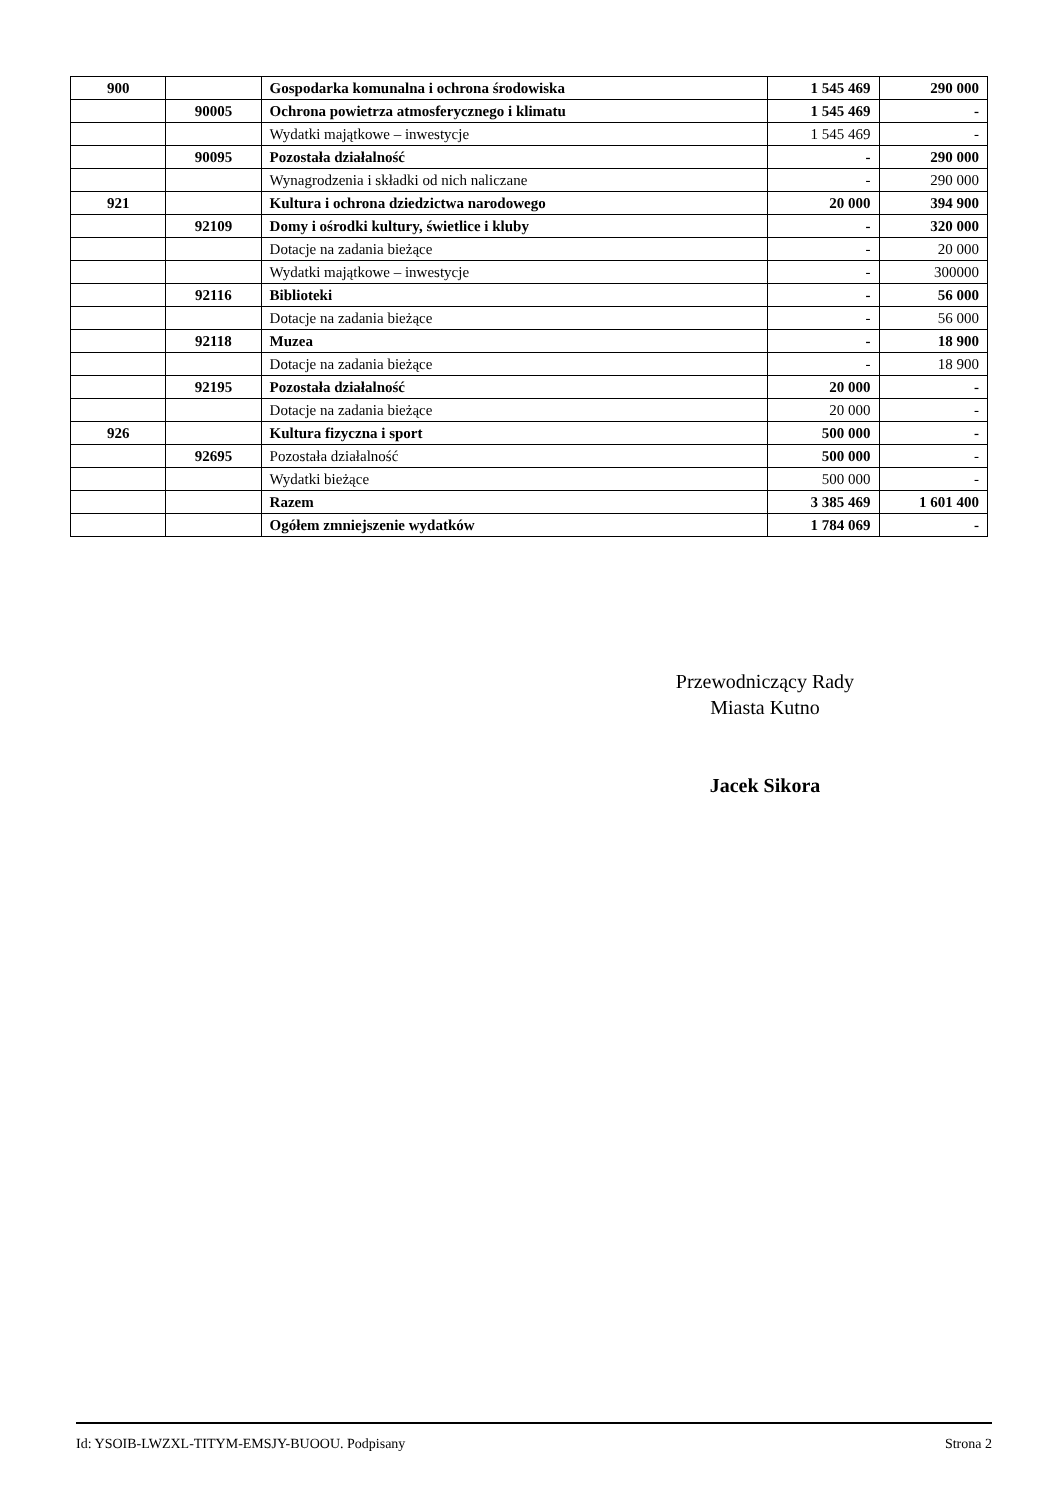| 900 | | Gospodarka komunalna i ochrona środowiska | 1 545 469 | 290 000 |
| | 90005 | Ochrona powietrza atmosferycznego i klimatu | 1 545 469 | - |
| | | Wydatki majątkowe – inwestycje | 1 545 469 | - |
| | 90095 | Pozostała działalność | - | 290 000 |
| | | Wynagrodzenia i składki od nich naliczane | - | 290 000 |
| 921 | | Kultura i ochrona dziedzictwa narodowego | 20 000 | 394 900 |
| | 92109 | Domy i ośrodki kultury, świetlice i kluby | - | 320 000 |
| | | Dotacje na zadania bieżące | - | 20 000 |
| | | Wydatki majątkowe – inwestycje | - | 300000 |
| | 92116 | Biblioteki | - | 56 000 |
| | | Dotacje na zadania bieżące | - | 56 000 |
| | 92118 | Muzea | - | 18 900 |
| | | Dotacje na zadania bieżące | - | 18 900 |
| | 92195 | Pozostała działalność | 20 000 | - |
| | | Dotacje na zadania bieżące | 20 000 | - |
| 926 | | Kultura fizyczna i sport | 500 000 | - |
| | 92695 | Pozostała działalność | 500 000 | - |
| | | Wydatki bieżące | 500 000 | - |
| | | Razem | 3 385 469 | 1 601 400 |
| | | Ogółem zmniejszenie wydatków | 1 784 069 | - |
Przewodniczący Rady
Miasta Kutno
Jacek Sikora
Id: YSOIB-LWZXL-TITYM-EMSJY-BUOOU. Podpisany Strona 2